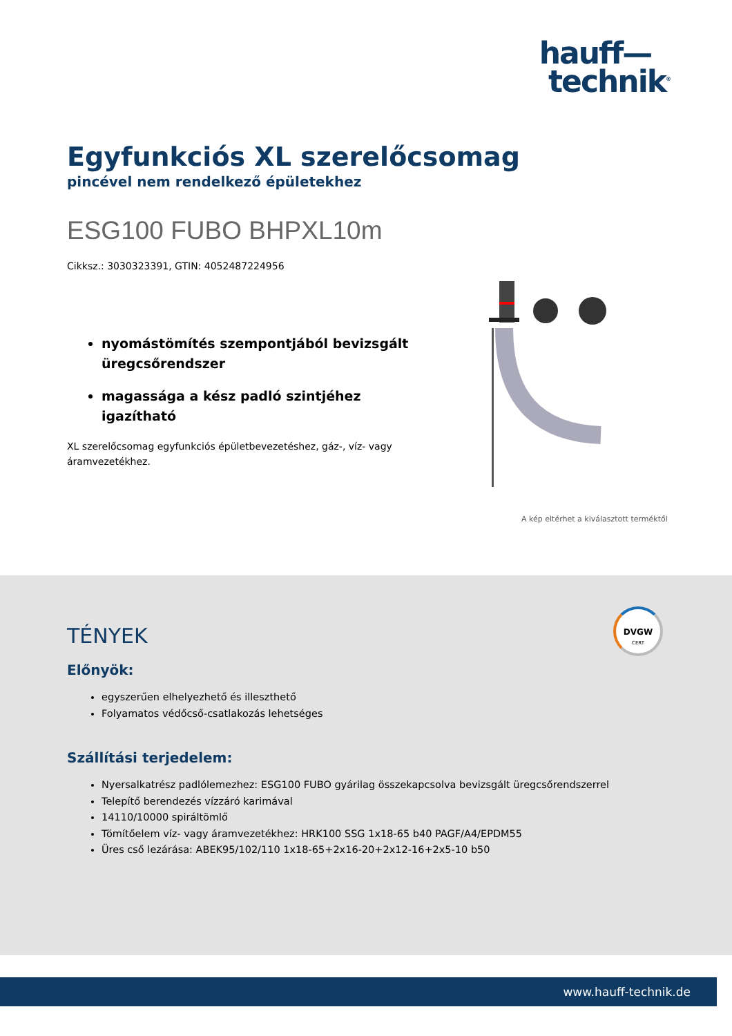hauff—
technik<sup>®</sup>
Egyfunkciós XL szerelőcsomag
pincével nem rendelkező épületekhez
ESG100 FUBO BHPXL10m
Cikksz.: 3030323391, GTIN: 4052487224956
nyomástömítés szempontjából bevizsgált üregcsőrendszer
magassága a kész padló szintjéhez igazítható
XL szerelőcsomag egyfunkciós épületbevezetéshez, gáz-, víz- vagy áramvezetékhez.
A kép eltérhet a kiválasztott terméktől
DVGW
CERT
TÉNYEK
Előnyök:
egyszerűen elhelyezhető és illeszthető
Folyamatos védőcső-csatlakozás lehetséges
Szállítási terjedelem:
Nyersalkatrész padlólemezhez: ESG100 FUBO gyárilag összekapcsolva bevizsgált üregcsőrendszerrel
Telepítő berendezés vízzáró karimával
14110/10000 spiráltömlő
Tömítőelem víz- vagy áramvezetékhez: HRK100 SSG 1x18-65 b40 PAGF/A4/EPDM55
Üres cső lezárása: ABEK95/102/110 1x18-65+2x16-20+2x12-16+2x5-10 b50
www.hauff-technik.de